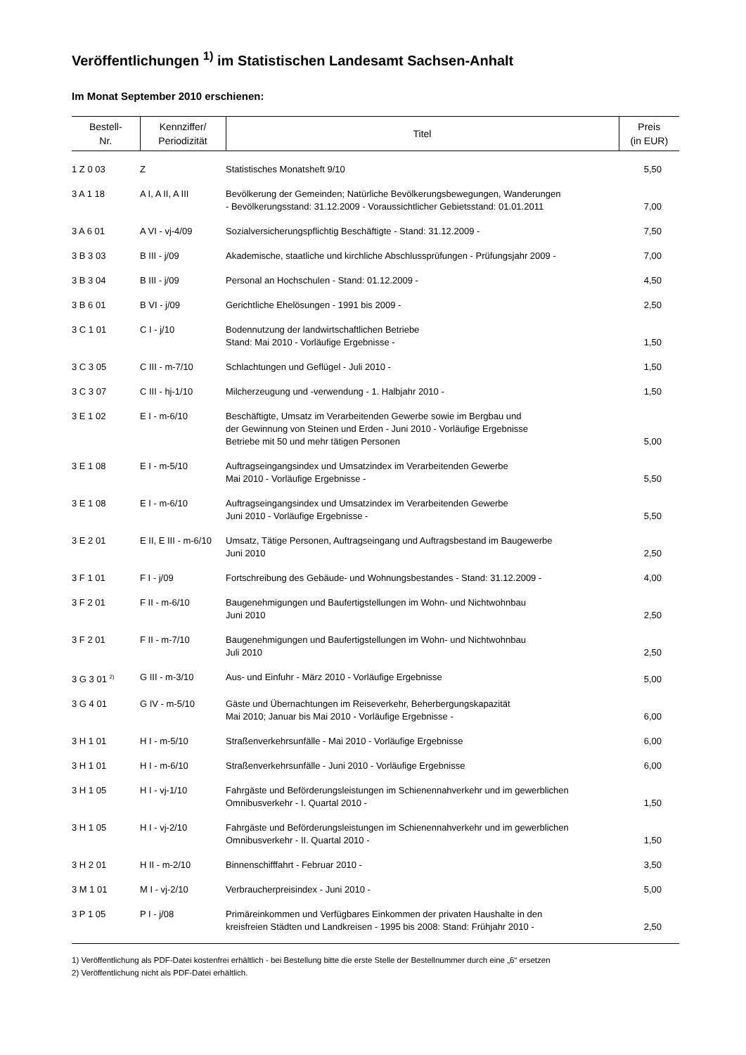Veröffentlichungen <sup>1)</sup> im Statistischen Landesamt Sachsen-Anhalt
Im Monat September 2010 erschienen:
| Bestell- Nr. | Kennziffer/ Periodizität | Titel | Preis (in EUR) |
| --- | --- | --- | --- |
| 1 Z 0 03 | Z | Statistisches Monatsheft 9/10 | 5,50 |
| 3 A 1 18 | A I, A II, A III | Bevölkerung der Gemeinden; Natürliche Bevölkerungsbewegungen, Wanderungen - Bevölkerungsstand: 31.12.2009 - Voraussichtlicher Gebietsstand: 01.01.2011 | 7,00 |
| 3 A 6 01 | A VI - vj-4/09 | Sozialversicherungspflichtig Beschäftigte - Stand: 31.12.2009 - | 7,50 |
| 3 B 3 03 | B III - j/09 | Akademische, staatliche und kirchliche Abschlussprüfungen - Prüfungsjahr 2009 - | 7,00 |
| 3 B 3 04 | B III - j/09 | Personal an Hochschulen - Stand: 01.12.2009 - | 4,50 |
| 3 B 6 01 | B VI - j/09 | Gerichtliche Ehelösungen - 1991 bis 2009 - | 2,50 |
| 3 C 1 01 | C I - j/10 | Bodennutzung der landwirtschaftlichen Betriebe Stand: Mai 2010 - Vorläufige Ergebnisse - | 1,50 |
| 3 C 3 05 | C III - m-7/10 | Schlachtungen und Geflügel - Juli 2010 - | 1,50 |
| 3 C 3 07 | C III - hj-1/10 | Milcherzeugung und -verwendung - 1. Halbjahr 2010 - | 1,50 |
| 3 E 1 02 | E I - m-6/10 | Beschäftigte, Umsatz im Verarbeitenden Gewerbe sowie im Bergbau und der Gewinnung von Steinen und Erden - Juni 2010 - Vorläufige Ergebnisse Betriebe mit 50 und mehr tätigen Personen | 5,00 |
| 3 E 1 08 | E I - m-5/10 | Auftragseingangsindex und Umsatzindex im Verarbeitenden Gewerbe Mai 2010 - Vorläufige Ergebnisse - | 5,50 |
| 3 E 1 08 | E I - m-6/10 | Auftragseingangsindex und Umsatzindex im Verarbeitenden Gewerbe Juni 2010 - Vorläufige Ergebnisse - | 5,50 |
| 3 E 2 01 | E II, E III - m-6/10 | Umsatz, Tätige Personen, Auftragseingang und Auftragsbestand im Baugewerbe Juni 2010 | 2,50 |
| 3 F 1 01 | F I - j/09 | Fortschreibung des Gebäude- und Wohnungsbestandes - Stand: 31.12.2009 - | 4,00 |
| 3 F 2 01 | F II - m-6/10 | Baugenehmigungen und Baufertigstellungen im Wohn- und Nichtwohnbau Juni 2010 | 2,50 |
| 3 F 2 01 | F II - m-7/10 | Baugenehmigungen und Baufertigstellungen im Wohn- und Nichtwohnbau Juli 2010 | 2,50 |
| 3 G 3 01 <sup>2)</sup> | G III - m-3/10 | Aus- und Einfuhr - März 2010 - Vorläufige Ergebnisse | 5,00 |
| 3 G 4 01 | G IV - m-5/10 | Gäste und Übernachtungen im Reiseverkehr, Beherbergungskapazität Mai 2010; Januar bis Mai 2010 - Vorläufige Ergebnisse - | 6,00 |
| 3 H 1 01 | H I - m-5/10 | Straßenverkehrsunfälle - Mai 2010 - Vorläufige Ergebnisse | 6,00 |
| 3 H 1 01 | H I - m-6/10 | Straßenverkehrsunfälle - Juni 2010 - Vorläufige Ergebnisse | 6,00 |
| 3 H 1 05 | H I - vj-1/10 | Fahrgäste und Beförderungsleistungen im Schienennahverkehr und im gewerblichen Omnibusverkehr - I. Quartal 2010 - | 1,50 |
| 3 H 1 05 | H I - vj-2/10 | Fahrgäste und Beförderungsleistungen im Schienennahverkehr und im gewerblichen Omnibusverkehr - II. Quartal 2010 - | 1,50 |
| 3 H 2 01 | H II - m-2/10 | Binnenschifffahrt - Februar 2010 - | 3,50 |
| 3 M 1 01 | M I - vj-2/10 | Verbraucherpreisindex - Juni 2010 - | 5,00 |
| 3 P 1 05 | P I - j/08 | Primäreinkommen und Verfügbares Einkommen der privaten Haushalte in den kreisfreien Städten und Landkreisen - 1995 bis 2008: Stand: Frühjahr 2010 - | 2,50 |
1) Veröffentlichung als PDF-Datei kostenfrei erhältlich - bei Bestellung bitte die erste Stelle der Bestellnummer durch eine „6“ ersetzen
2) Veröffentlichung nicht als PDF-Datei erhältlich.